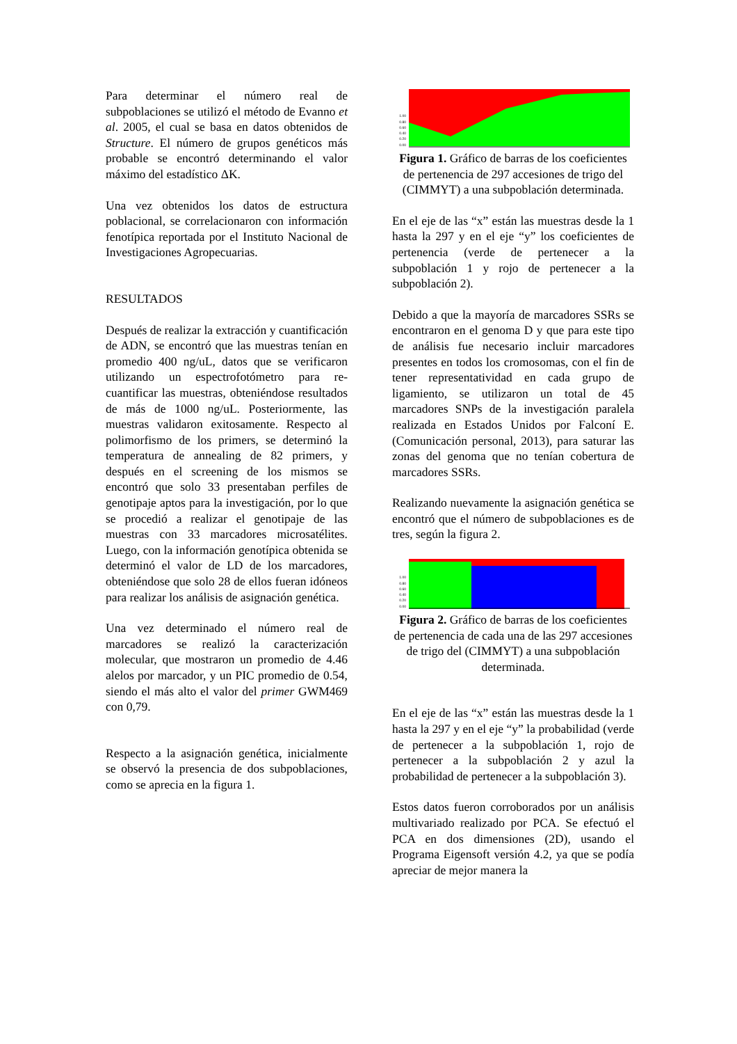Para determinar el número real de subpoblaciones se utilizó el método de Evanno et al. 2005, el cual se basa en datos obtenidos de Structure. El número de grupos genéticos más probable se encontró determinando el valor máximo del estadístico ΔK.
Una vez obtenidos los datos de estructura poblacional, se correlacionaron con información fenotípica reportada por el Instituto Nacional de Investigaciones Agropecuarias.
RESULTADOS
Después de realizar la extracción y cuantificación de ADN, se encontró que las muestras tenían en promedio 400 ng/uL, datos que se verificaron utilizando un espectrofotómetro para re-cuantificar las muestras, obteniéndose resultados de más de 1000 ng/uL. Posteriormente, las muestras validaron exitosamente. Respecto al polimorfismo de los primers, se determinó la temperatura de annealing de 82 primers, y después en el screening de los mismos se encontró que solo 33 presentaban perfiles de genotipaje aptos para la investigación, por lo que se procedió a realizar el genotipaje de las muestras con 33 marcadores microsatélites. Luego, con la información genotípica obtenida se determinó el valor de LD de los marcadores, obteniéndose que solo 28 de ellos fueran idóneos para realizar los análisis de asignación genética.
Una vez determinado el número real de marcadores se realizó la caracterización molecular, que mostraron un promedio de 4.46 alelos por marcador, y un PIC promedio de 0.54, siendo el más alto el valor del primer GWM469 con 0,79.
Respecto a la asignación genética, inicialmente se observó la presencia de dos subpoblaciones, como se aprecia en la figura 1.
1.00
0.80
0.60
0.40
0.20
0.00
Figura 1. Gráfico de barras de los coeficientes de pertenencia de 297 accesiones de trigo del (CIMMYT) a una subpoblación determinada.
En el eje de las “x” están las muestras desde la 1 hasta la 297 y en el eje “y” los coeficientes de pertenencia (verde de pertenecer a la subpoblación 1 y rojo de pertenecer a la subpoblación 2).
Debido a que la mayoría de marcadores SSRs se encontraron en el genoma D y que para este tipo de análisis fue necesario incluir marcadores presentes en todos los cromosomas, con el fin de tener representatividad en cada grupo de ligamiento, se utilizaron un total de 45 marcadores SNPs de la investigación paralela realizada en Estados Unidos por Falconí E. (Comunicación personal, 2013), para saturar las zonas del genoma que no tenían cobertura de marcadores SSRs.
Realizando nuevamente la asignación genética se encontró que el número de subpoblaciones es de tres, según la figura 2.
1.00
0.80
0.60
0.40
0.20
0.00
Figura 2. Gráfico de barras de los coeficientes de pertenencia de cada una de las 297 accesiones de trigo del (CIMMYT) a una subpoblación determinada.
En el eje de las “x” están las muestras desde la 1 hasta la 297 y en el eje “y” la probabilidad (verde de pertenecer a la subpoblación 1, rojo de pertenecer a la subpoblación 2 y azul la probabilidad de pertenecer a la subpoblación 3).
Estos datos fueron corroborados por un análisis multivariado realizado por PCA. Se efectuó el PCA en dos dimensiones (2D), usando el Programa Eigensoft versión 4.2, ya que se podía apreciar de mejor manera la